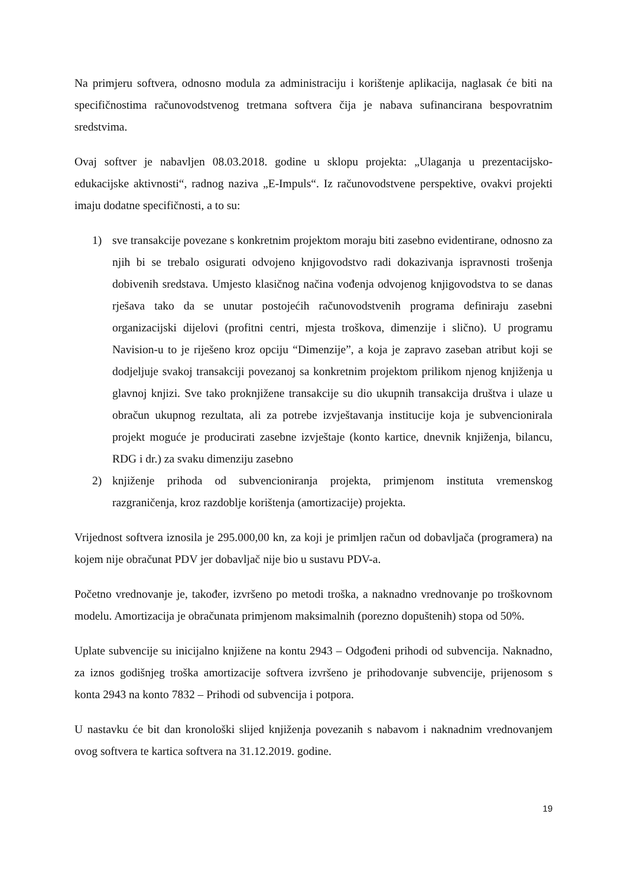Na primjeru softvera, odnosno modula za administraciju i korištenje aplikacija, naglasak će biti na specifičnostima računovodstvenog tretmana softvera čija je nabava sufinancirana bespovratnim sredstvima.
Ovaj softver je nabavljen 08.03.2018. godine u sklopu projekta: „Ulaganja u prezentacijsko-edukacijske aktivnosti“, radnog naziva „E-Impuls“. Iz računovodstvene perspektive, ovakvi projekti imaju dodatne specifičnosti, a to su:
1) sve transakcije povezane s konkretnim projektom moraju biti zasebno evidentirane, odnosno za njih bi se trebalo osigurati odvojeno knjigovodstvo radi dokazivanja ispravnosti trošenja dobivenih sredstava. Umjesto klasičnog načina vođenja odvojenog knjigovodstva to se danas rješava tako da se unutar postojećih računovodstvenih programa definiraju zasebni organizacijski dijelovi (profitni centri, mjesta troškova, dimenzije i slično). U programu Navision-u to je riješeno kroz opciju “Dimenzije”, a koja je zapravo zaseban atribut koji se dodjeljuje svakoj transakciji povezanoj sa konkretnim projektom prilikom njenog knjiženja u glavnoj knjizi. Sve tako proknjižene transakcije su dio ukupnih transakcija društva i ulaze u obračun ukupnog rezultata, ali za potrebe izvještavanja institucije koja je subvencionirala projekt moguće je producirati zasebne izvještaje (konto kartice, dnevnik knjiženja, bilancu, RDG i dr.) za svaku dimenziju zasebno
2) knjiženje prihoda od subvencioniranja projekta, primjenom instituta vremenskog razgraničenja, kroz razdoblje korištenja (amortizacije) projekta.
Vrijednost softvera iznosila je 295.000,00 kn, za koji je primljen račun od dobavljača (programera) na kojem nije obračunat PDV jer dobavljač nije bio u sustavu PDV-a.
Početno vrednovanje je, također, izvršeno po metodi troška, a naknadno vrednovanje po troškovnom modelu. Amortizacija je obračunata primjenom maksimalnih (porezno dopuštenih) stopa od 50%.
Uplate subvencije su inicijalno knjižene na kontu 2943 – Odgođeni prihodi od subvencija. Naknadno, za iznos godišnjeg troška amortizacije softvera izvršeno je prihodovanje subvencije, prijenosom s konta 2943 na konto 7832 – Prihodi od subvencija i potpora.
U nastavku će bit dan kronološki slijed knjiženja povezanih s nabavom i naknadnim vrednovanjem ovog softvera te kartica softvera na 31.12.2019. godine.
19